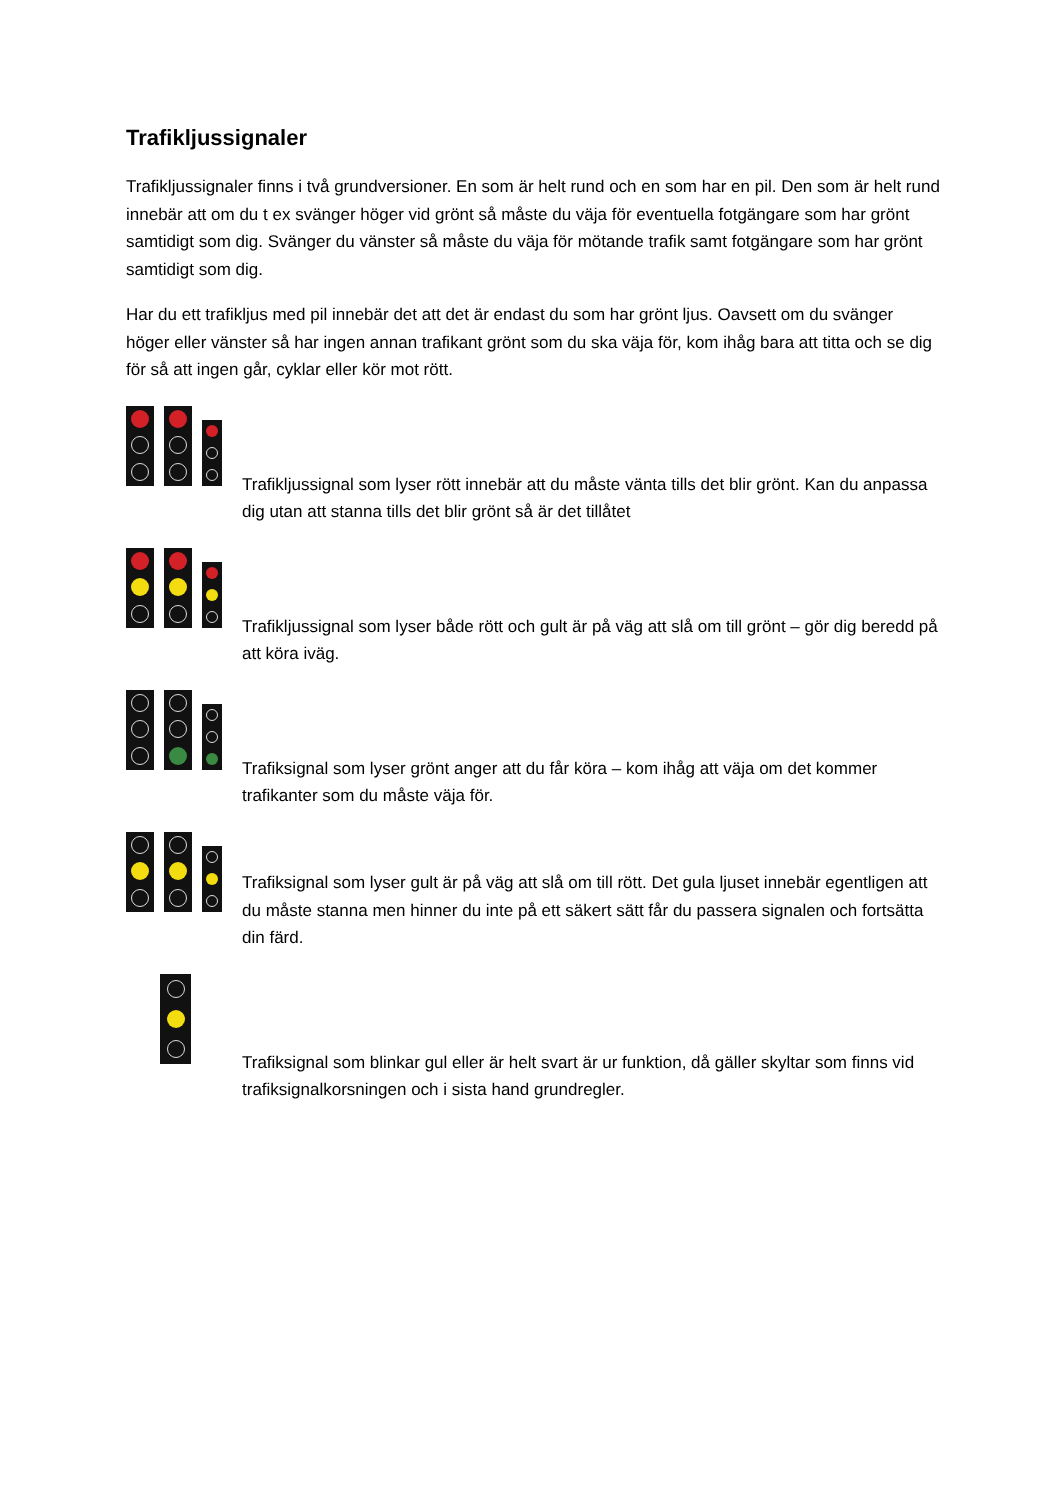Trafikljussignaler
Trafikljussignaler finns i två grundversioner. En som är helt rund och en som har en pil. Den som är helt rund innebär att om du t ex svänger höger vid grönt så måste du väja för eventuella fotgängare som har grönt samtidigt som dig. Svänger du vänster så måste du väja för mötande trafik samt fotgängare som har grönt samtidigt som dig.
Har du ett trafikljus med pil innebär det att det är endast du som har grönt ljus. Oavsett om du svänger höger eller vänster så har ingen annan trafikant grönt som du ska väja för, kom ihåg bara att titta och se dig för så att ingen går, cyklar eller kör mot rött.
Trafikljussignal som lyser rött innebär att du måste vänta tills det blir grönt. Kan du anpassa dig utan att stanna tills det blir grönt så är det tillåtet
Trafikljussignal som lyser både rött och gult är på väg att slå om till grönt – gör dig beredd på att köra iväg.
Trafiksignal som lyser grönt anger att du får köra – kom ihåg att väja om det kommer trafikanter som du måste väja för.
Trafiksignal som lyser gult är på väg att slå om till rött. Det gula ljuset innebär egentligen att du måste stanna men hinner du inte på ett säkert sätt får du passera signalen och fortsätta din färd.
Trafiksignal som blinkar gul eller är helt svart är ur funktion, då gäller skyltar som finns vid trafiksignalkorsningen och i sista hand grundregler.